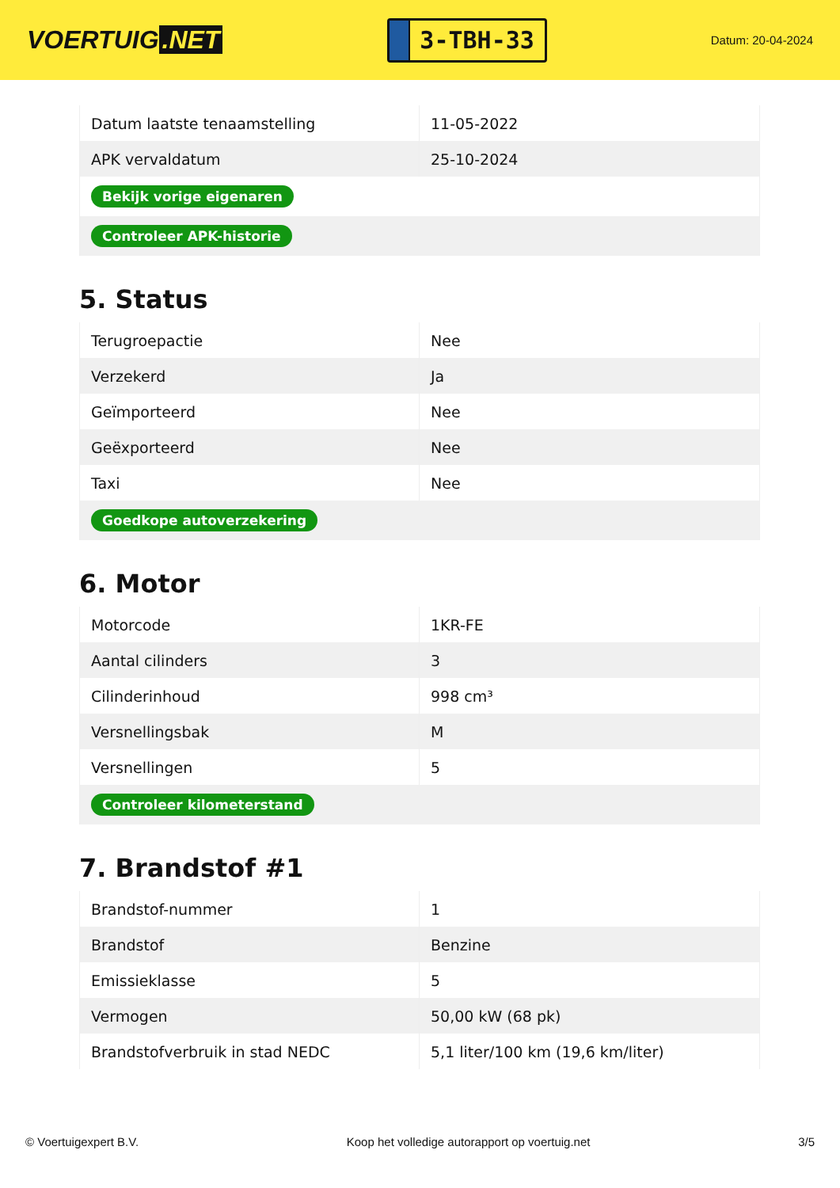VOERTUIG.NET
3-TBH-33
Datum: 20-04-2024
| Datum laatste tenaamstelling | 11-05-2022 |
| APK vervaldatum | 25-10-2024 |
| Bekijk vorige eigenaren | |
| Controleer APK-historie | |
5. Status
| Terugroepactie | Nee |
| Verzekerd | Ja |
| Geïmporteerd | Nee |
| Geëxporteerd | Nee |
| Taxi | Nee |
| Goedkope autoverzekering | |
6. Motor
| Motorcode | 1KR-FE |
| Aantal cilinders | 3 |
| Cilinderinhoud | 998 cm³ |
| Versnellingsbak | M |
| Versnellingen | 5 |
| Controleer kilometerstand | |
7. Brandstof #1
| Brandstof-nummer | 1 |
| Brandstof | Benzine |
| Emissieklasse | 5 |
| Vermogen | 50,00 kW (68 pk) |
| Brandstofverbruik in stad NEDC | 5,1 liter/100 km (19,6 km/liter) |
© Voertuigexpert B.V. Koop het volledige autorapport op voertuig.net 3/5